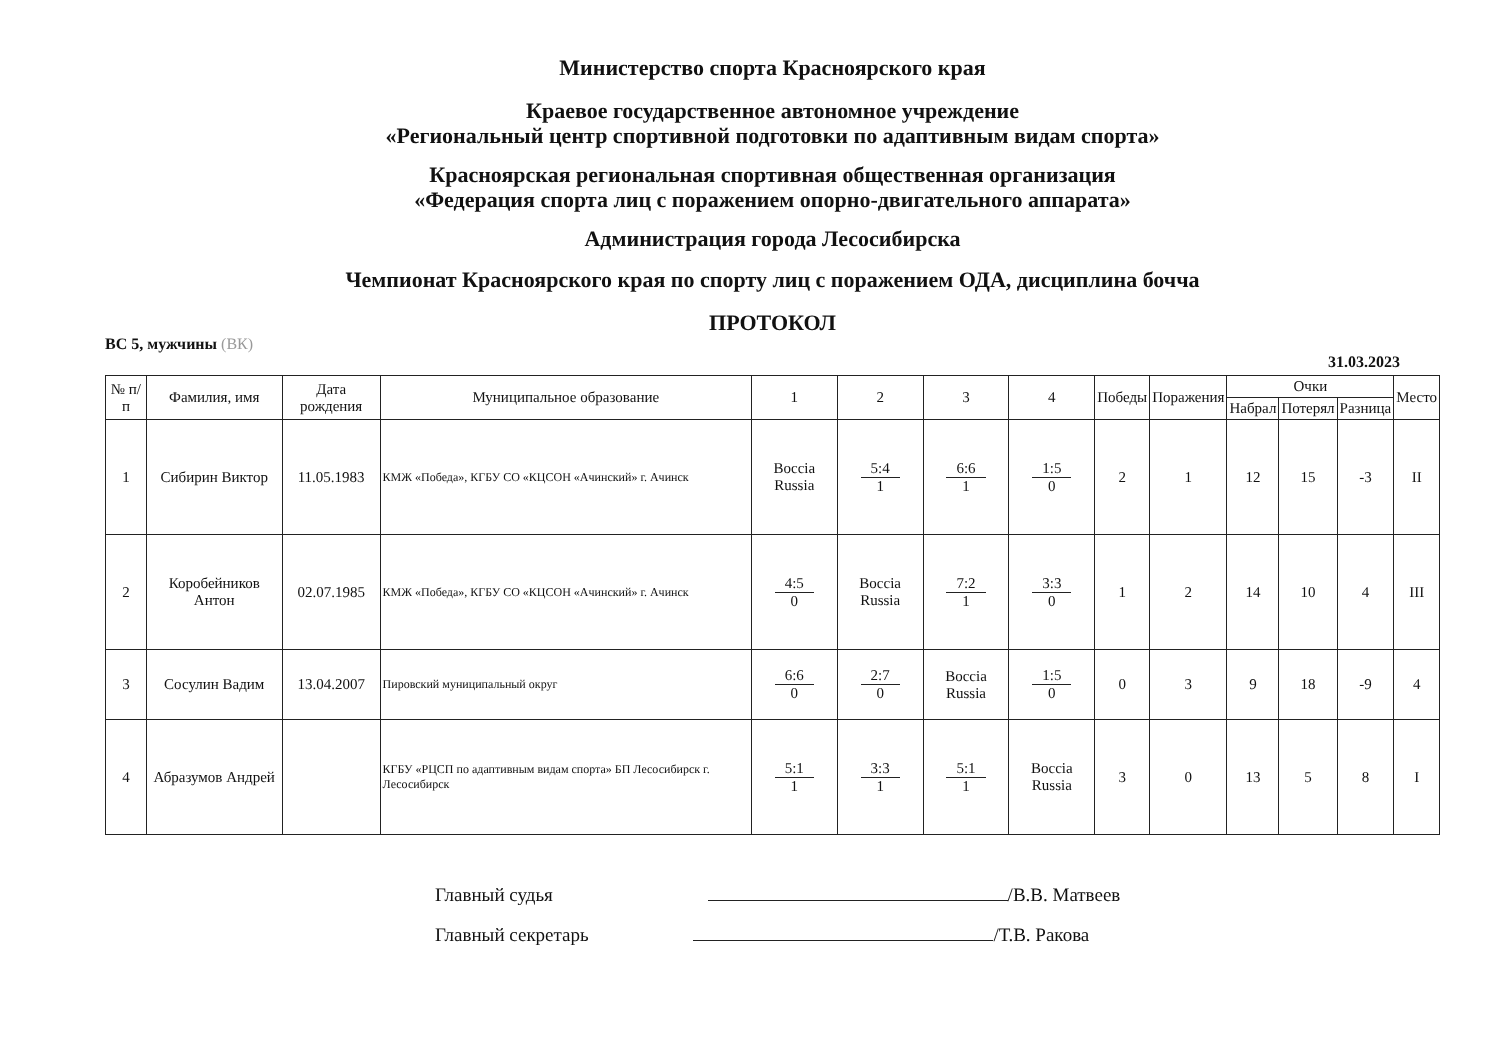Министерство спорта Красноярского края
Краевое государственное автономное учреждение
«Региональный центр спортивной подготовки по адаптивным видам спорта»
Красноярская региональная спортивная общественная организация
«Федерация спорта лиц с поражением опорно-двигательного аппарата»
Администрация города Лесосибирска
Чемпионат Красноярского края по спорту лиц с поражением ОДА, дисциплина бочча
ПРОТОКОЛ
ВС 5, мужчины (ВК)
31.03.2023
| № п/п | Фамилия, имя | Дата рождения | Муниципальное образование | 1 | 2 | 3 | 4 | Победы | Поражения | Очки | | | Место |
| --- | --- | --- | --- | --- | --- | --- | --- | --- | --- | --- | --- | --- | --- |
| | | | | | | | | | | Набрал | Потерял | Разница | |
| 1 | Сибирин Виктор | 11.05.1983 | КМЖ «Победа», КГБУ СО «КЦСОН «Ачинский» г. Ачинск | Boccia Russia | 5:4 1 | 6:6 1 | 1:5 0 | 2 | 1 | 12 | 15 | -3 | II |
| 2 | Коробейников Антон | 02.07.1985 | КМЖ «Победа», КГБУ СО «КЦСОН «Ачинский» г. Ачинск | 4:5 0 | Boccia Russia | 7:2 1 | 3:3 0 | 1 | 2 | 14 | 10 | 4 | III |
| 3 | Сосулин Вадим | 13.04.2007 | Пировский муниципальный округ | 6:6 0 | 2:7 0 | Boccia Russia | 1:5 0 | 0 | 3 | 9 | 18 | -9 | 4 |
| 4 | Абразумов Андрей | | КГБУ «РЦСП по адаптивным видам спорта» БП Лесосибирск г. Лесосибирск | 5:1 1 | 3:3 1 | 5:1 1 | Boccia Russia | 3 | 0 | 13 | 5 | 8 | I |
Главный судья /В.В. Матвеев
Главный секретарь /Т.В. Ракова